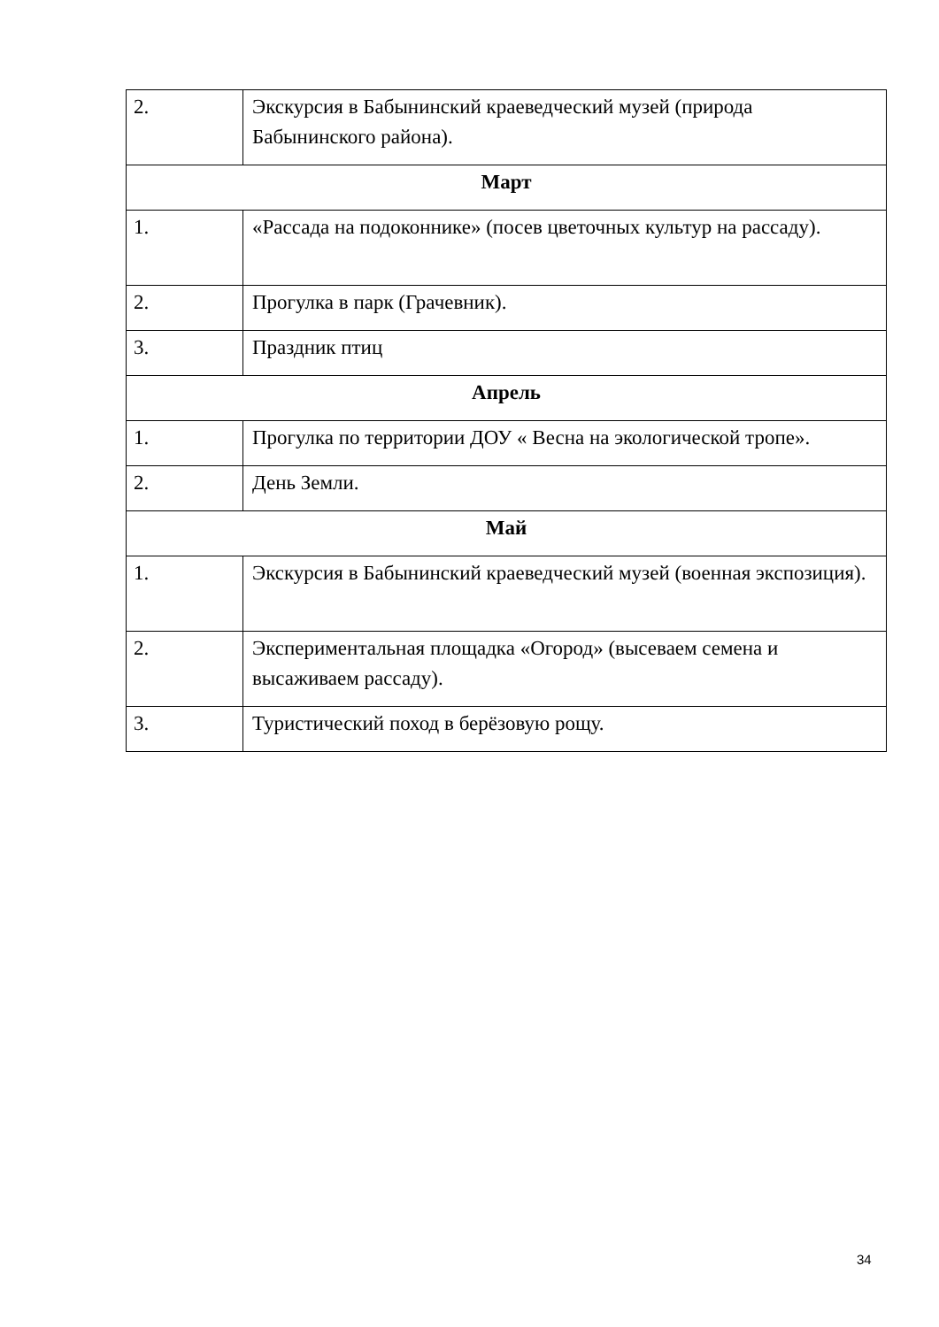| 2. | Экскурсия в Бабынинский краеведческий музей (природа Бабынинского района). |
| Март | |
| 1. | «Рассада на подоконнике» (посев цветочных культур на рассаду). |
| 2. | Прогулка в парк (Грачевник). |
| 3. | Праздник птиц |
| Апрель | |
| 1. | Прогулка по территории ДОУ « Весна на экологической тропе». |
| 2. | День Земли. |
| Май | |
| 1. | Экскурсия в Бабынинский краеведческий музей (военная экспозиция). |
| 2. | Экспериментальная площадка «Огород» (высеваем семена и высаживаем рассаду). |
| 3. | Туристический поход в берёзовую рощу. |
34